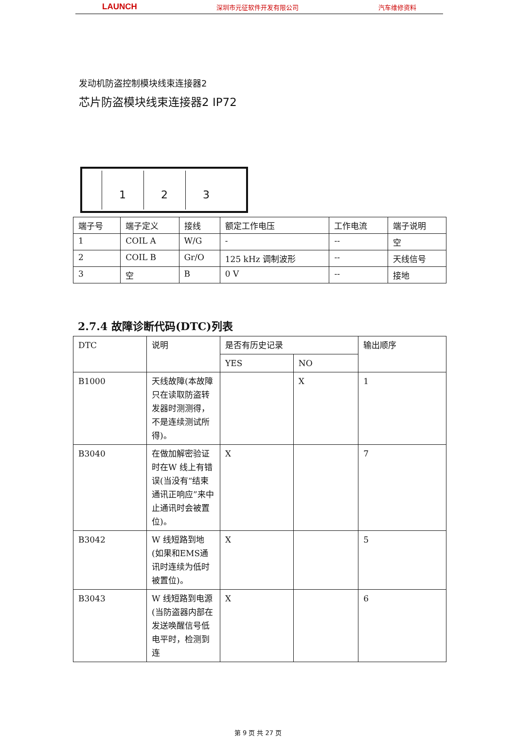LAUNCH 深圳市元征软件开发有限公司 汽车维修资料
发动机防盗控制模块线束连接器2
芯片防盗模块线束连接器2 IP72
1 2 3
| 端子号 | 端子定义 | 接线 | 额定工作电压 | 工作电流 | 端子说明 |
| --- | --- | --- | --- | --- | --- |
| 1 | COIL A | W/G | - | -- | 空 |
| 2 | COIL B | Gr/O | 125 kHz 调制波形 | -- | 天线信号 |
| 3 | 空 | B | 0 V | -- | 接地 |
2.7.4 故障诊断代码(DTC)列表
| DTC | 说明 | 是否有历史记录 | | 输出顺序 |
| --- | --- | --- | --- | --- |
| | | YES | NO | |
| B1000 | 天线故障(本故障只在读取防盗转发器时测测得，不是连续测试所得)。 | | X | 1 |
| B3040 | 在做加解密验证时在W 线上有错误(当没有“结束通讯正响应”来中止通讯时会被置位)。 | X | | 7 |
| B3042 | W 线短路到地(如果和EMS通讯时连续为低时被置位)。 | X | | 5 |
| B3043 | W 线短路到电源(当防盗器内部在发送唤醒信号低电平时，检测到连 | X | | 6 |
第 9 页 共 27 页